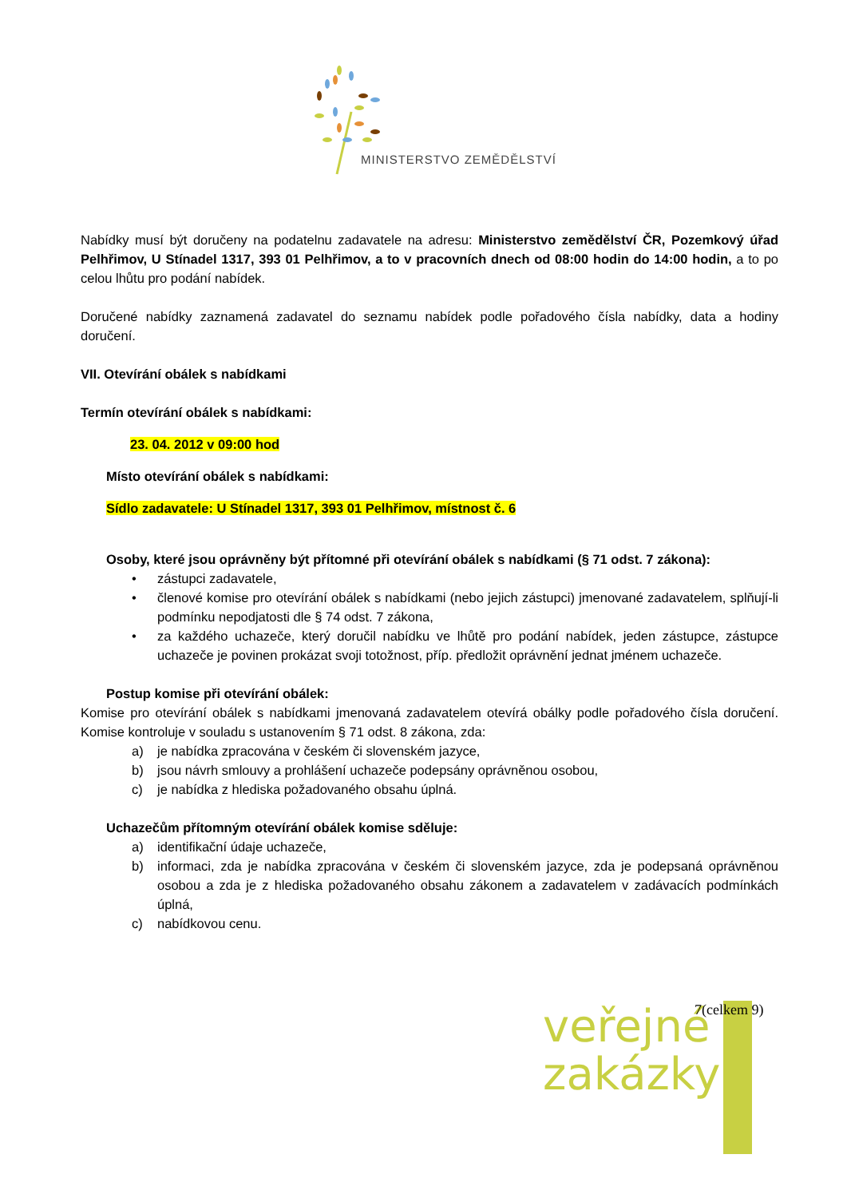MINISTERSTVO ZEMĚDĚLSTVÍ
Nabídky musí být doručeny na podatelnu zadavatele na adresu: Ministerstvo zemědělství ČR, Pozemkový úřad Pelhřimov, U Stínadel 1317, 393 01 Pelhřimov, a to v pracovních dnech od 08:00 hodin do 14:00 hodin, a to po celou lhůtu pro podání nabídek.
Doručené nabídky zaznamená zadavatel do seznamu nabídek podle pořadového čísla nabídky, data a hodiny doručení.
VII. Otevírání obálek s nabídkami
Termín otevírání obálek s nabídkami:
23. 04. 2012 v 09:00 hod
Místo otevírání obálek s nabídkami:
Sídlo zadavatele: U Stínadel 1317, 393 01 Pelhřimov, místnost č. 6
Osoby, které jsou oprávněny být přítomné při otevírání obálek s nabídkami (§ 71 odst. 7 zákona):
• zástupci zadavatele,
• členové komise pro otevírání obálek s nabídkami (nebo jejich zástupci) jmenované zadavatelem, splňují-li podmínku nepodjatosti dle § 74 odst. 7 zákona,
• za každého uchazeče, který doručil nabídku ve lhůtě pro podání nabídek, jeden zástupce, zástupce uchazeče je povinen prokázat svoji totožnost, příp. předložit oprávnění jednat jménem uchazeče.
Postup komise při otevírání obálek:
Komise pro otevírání obálek s nabídkami jmenovaná zadavatelem otevírá obálky podle pořadového čísla doručení. Komise kontroluje v souladu s ustanovením § 71 odst. 8 zákona, zda:
a) je nabídka zpracována v českém či slovenském jazyce,
b) jsou návrh smlouvy a prohlášení uchazeče podepsány oprávněnou osobou,
c) je nabídka z hlediska požadovaného obsahu úplná.
Uchazečům přítomným otevírání obálek komise sděluje:
a) identifikační údaje uchazeče,
b) informaci, zda je nabídka zpracována v českém či slovenském jazyce, zda je podepsaná oprávněnou osobou a zda je z hlediska požadovaného obsahu zákonem a zadavatelem v zadávacích podmínkách úplná,
c) nabídkovou cenu.
veřejné
zakázky
7(celkem 9)